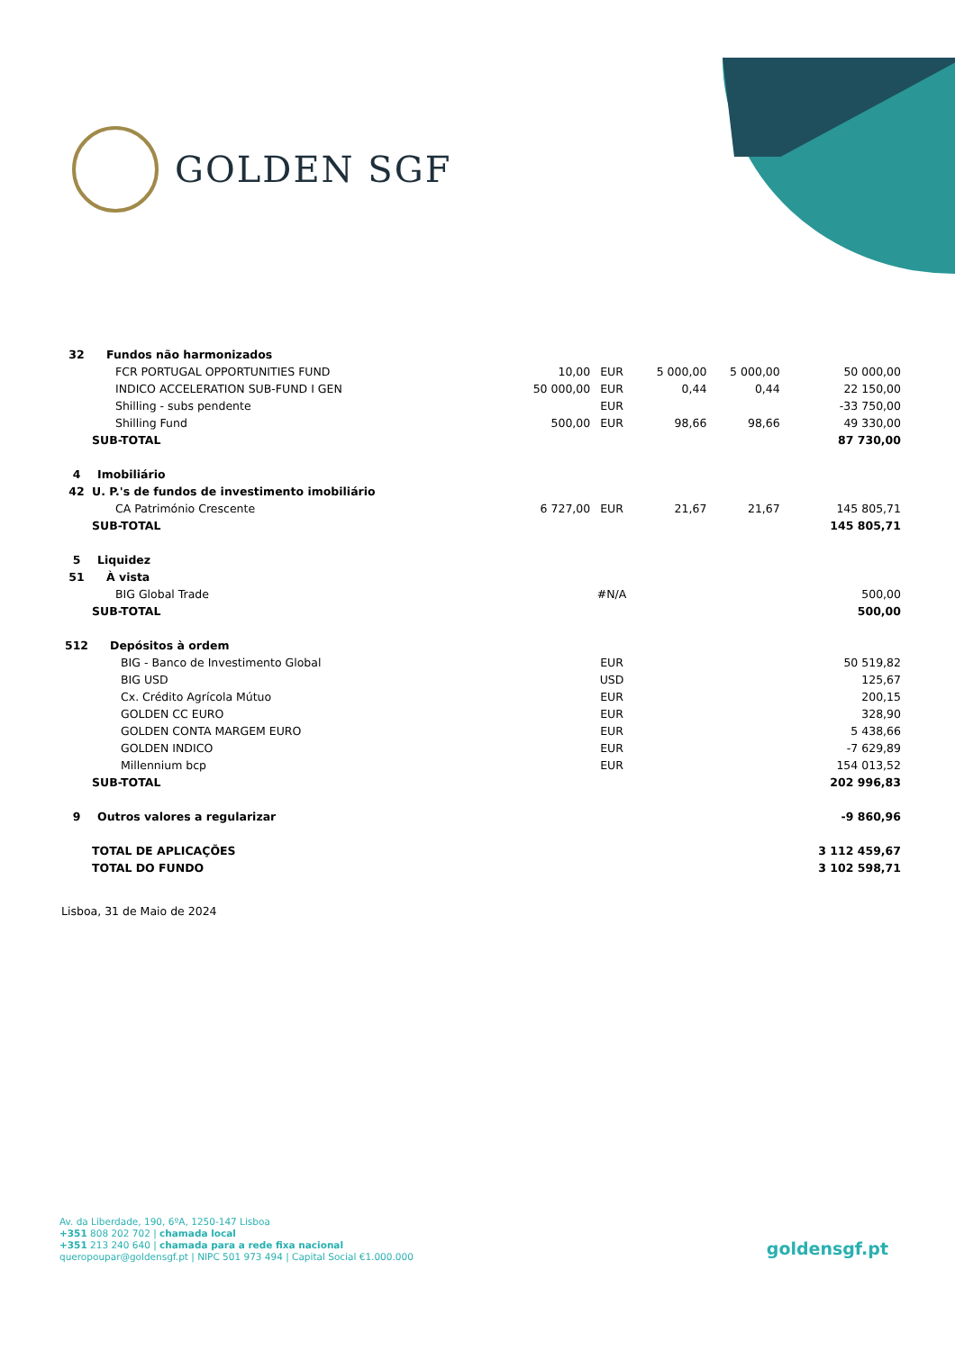GOLDEN SGF
| 32 | Fundos não harmonizados | | | | | |
| | FCR PORTUGAL OPPORTUNITIES FUND | 10,00 | EUR | 5 000,00 | 5 000,00 | 50 000,00 |
| | INDICO ACCELERATION SUB-FUND I GEN | 50 000,00 | EUR | 0,44 | 0,44 | 22 150,00 |
| | Shilling - subs pendente | | EUR | | | -33 750,00 |
| | Shilling Fund | 500,00 | EUR | 98,66 | 98,66 | 49 330,00 |
| | SUB-TOTAL | | | | | 87 730,00 |
| 4 | Imobiliário | | | | | |
| 42 | U. P.'s de fundos de investimento imobiliário | | | | | |
| | CA Património Crescente | 6 727,00 | EUR | 21,67 | 21,67 | 145 805,71 |
| | SUB-TOTAL | | | | | 145 805,71 |
| 5 | Liquidez | | | | | |
| 51 | À vista | | | | | |
| | BIG Global Trade | | #N/A | | | 500,00 |
| | SUB-TOTAL | | | | | 500,00 |
| 512 | Depósitos à ordem | | | | | |
| | BIG - Banco de Investimento Global | | EUR | | | 50 519,82 |
| | BIG USD | | USD | | | 125,67 |
| | Cx. Crédito Agrícola Mútuo | | EUR | | | 200,15 |
| | GOLDEN CC EURO | | EUR | | | 328,90 |
| | GOLDEN CONTA MARGEM EURO | | EUR | | | 5 438,66 |
| | GOLDEN INDICO | | EUR | | | -7 629,89 |
| | Millennium bcp | | EUR | | | 154 013,52 |
| | SUB-TOTAL | | | | | 202 996,83 |
| 9 | Outros valores a regularizar | | | | | -9 860,96 |
| | TOTAL DE APLICAÇÕES | | | | | 3 112 459,67 |
| | TOTAL DO FUNDO | | | | | 3 102 598,71 |
Lisboa, 31 de Maio de 2024
Av. da Liberdade, 190, 6ºA, 1250-147 Lisboa
+351 808 202 702 | chamada local
+351 213 240 640 | chamada para a rede fixa nacional
queropoupar@goldensgf.pt | NIPC 501 973 494 | Capital Social €1.000.000
goldensgf.pt